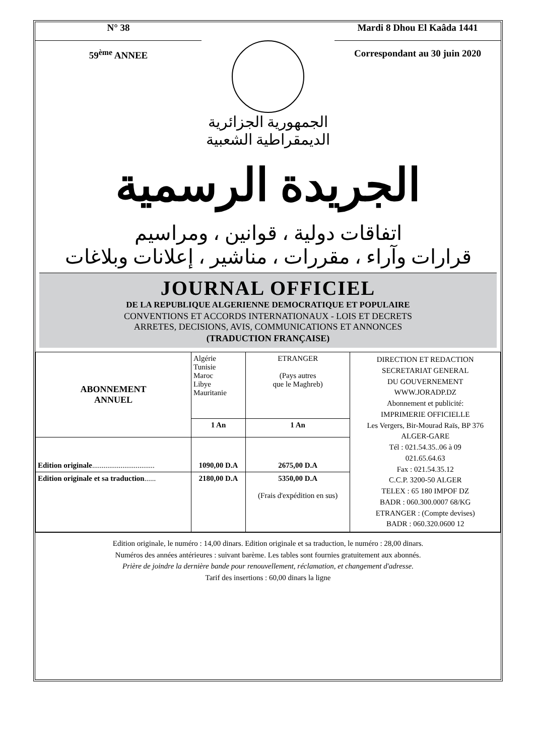N° 38
59<sup>ème</sup> ANNEE
Mardi 8 Dhou El Kaâda 1441
Correspondant au 30 juin 2020
الجمهورية الجزائرية
الديمقراطية الشعبية
الجريدة الرسمية
اتفاقات دولية ، قوانين ، ومراسيم
قرارات وآراء ، مقررات ، مناشير ، إعلانات وبلاغات
JOURNAL OFFICIEL
DE LA REPUBLIQUE ALGERIENNE DEMOCRATIQUE ET POPULAIRE
CONVENTIONS ET ACCORDS INTERNATIONAUX - LOIS ET DECRETS
ARRETES, DECISIONS, AVIS, COMMUNICATIONS ET ANNONCES
(TRADUCTION FRANÇAISE)
| ABONNEMENT ANNUEL | Algérie Tunisie Maroc Libye Mauritanie | ETRANGER (Pays autres que le Maghreb) | DIRECTION ET REDACTION SECRETARIAT GENERAL DU GOUVERNEMENT WWW.JORADP.DZ Abonnement et publicité: IMPRIMERIE OFFICIELLE Les Vergers, Bir-Mourad Raïs, BP 376 ALGER-GARE Tél : 021.54.35..06 à 09 021.65.64.63 Fax : 021.54.35.12 C.C.P. 3200-50 ALGER TELEX : 65 180 IMPOF DZ BADR : 060.300.0007 68/KG ETRANGER : (Compte devises) BADR : 060.320.0600 12 |
| | 1 An | 1 An | |
| Edition originale ................................. | 1090,00 D.A | 2675,00 D.A | |
| Edition originale et sa traduction ...... | 2180,00 D.A | 5350,00 D.A (Frais d'expédition en sus) | |
Edition originale, le numéro : 14,00 dinars. Edition originale et sa traduction, le numéro : 28,00 dinars.
Numéros des années antérieures : suivant barème. Les tables sont fournies gratuitement aux abonnés.
Prière de joindre la dernière bande pour renouvellement, réclamation, et changement d'adresse.
Tarif des insertions : 60,00 dinars la ligne